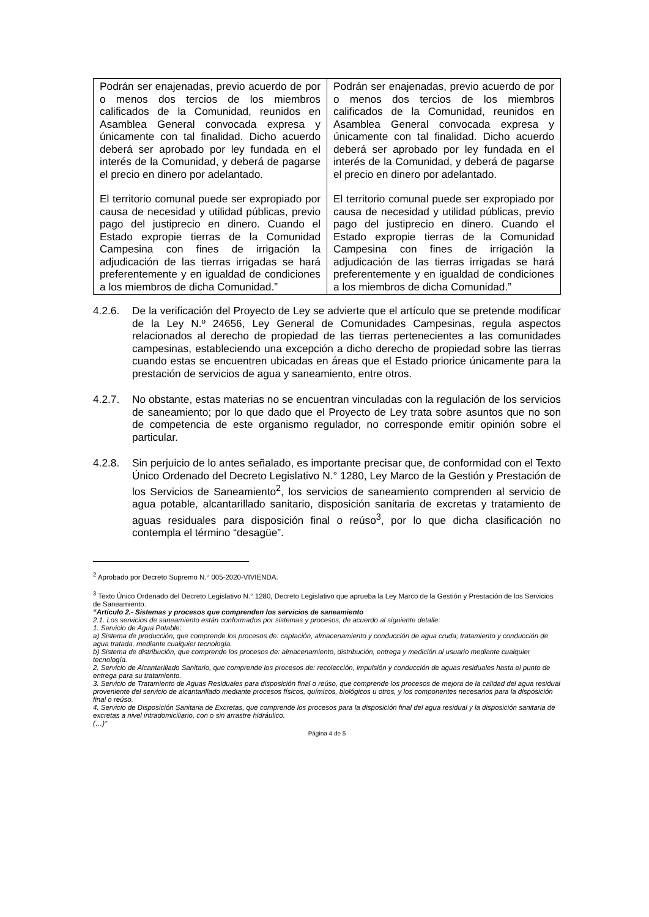| Podrán ser enajenadas, previo acuerdo de por o menos dos tercios de los miembros calificados de la Comunidad, reunidos en Asamblea General convocada expresa y únicamente con tal finalidad. Dicho acuerdo deberá ser aprobado por ley fundada en el interés de la Comunidad, y deberá de pagarse el precio en dinero por adelantado. El territorio comunal puede ser expropiado por causa de necesidad y utilidad públicas, previo pago del justiprecio en dinero. Cuando el Estado expropie tierras de la Comunidad Campesina con fines de irrigación la adjudicación de las tierras irrigadas se hará preferentemente y en igualdad de condiciones a los miembros de dicha Comunidad.” | Podrán ser enajenadas, previo acuerdo de por o menos dos tercios de los miembros calificados de la Comunidad, reunidos en Asamblea General convocada expresa y únicamente con tal finalidad. Dicho acuerdo deberá ser aprobado por ley fundada en el interés de la Comunidad, y deberá de pagarse el precio en dinero por adelantado. El territorio comunal puede ser expropiado por causa de necesidad y utilidad públicas, previo pago del justiprecio en dinero. Cuando el Estado expropie tierras de la Comunidad Campesina con fines de irrigación la adjudicación de las tierras irrigadas se hará preferentemente y en igualdad de condiciones a los miembros de dicha Comunidad.” |
4.2.6. De la verificación del Proyecto de Ley se advierte que el artículo que se pretende modificar de la Ley N.º 24656, Ley General de Comunidades Campesinas, regula aspectos relacionados al derecho de propiedad de las tierras pertenecientes a las comunidades campesinas, estableciendo una excepción a dicho derecho de propiedad sobre las tierras cuando estas se encuentren ubicadas en áreas que el Estado priorice únicamente para la prestación de servicios de agua y saneamiento, entre otros.
4.2.7. No obstante, estas materias no se encuentran vinculadas con la regulación de los servicios de saneamiento; por lo que dado que el Proyecto de Ley trata sobre asuntos que no son de competencia de este organismo regulador, no corresponde emitir opinión sobre el particular.
4.2.8. Sin perjuicio de lo antes señalado, es importante precisar que, de conformidad con el Texto Único Ordenado del Decreto Legislativo N.° 1280, Ley Marco de la Gestión y Prestación de los Servicios de Saneamiento<sup>2</sup>, los servicios de saneamiento comprenden al servicio de agua potable, alcantarillado sanitario, disposición sanitaria de excretas y tratamiento de aguas residuales para disposición final o reúso<sup>3</sup>, por lo que dicha clasificación no contempla el término “desagüe”.
<sup>2</sup> Aprobado por Decreto Supremo N.° 005-2020-VIVIENDA.
<sup>3</sup> Texto Único Ordenado del Decreto Legislativo N.° 1280, Decreto Legislativo que aprueba la Ley Marco de la Gestión y Prestación de los Servicios de Saneamiento.
“Artículo 2.- Sistemas y procesos que comprenden los servicios de saneamiento
2.1. Los servicios de saneamiento están conformados por sistemas y procesos, de acuerdo al siguiente detalle:
1. Servicio de Agua Potable:
a) Sistema de producción, que comprende los procesos de: captación, almacenamiento y conducción de agua cruda; tratamiento y conducción de agua tratada, mediante cualquier tecnología.
b) Sistema de distribución, que comprende los procesos de: almacenamiento, distribución, entrega y medición al usuario mediante cualquier tecnología.
2. Servicio de Alcantarillado Sanitario, que comprende los procesos de: recolección, impulsión y conducción de aguas residuales hasta el punto de entrega para su tratamiento.
3. Servicio de Tratamiento de Aguas Residuales para disposición final o reúso, que comprende los procesos de mejora de la calidad del agua residual proveniente del servicio de alcantarillado mediante procesos físicos, químicos, biológicos u otros, y los componentes necesarios para la disposición final o reúso.
4. Servicio de Disposición Sanitaria de Excretas, que comprende los procesos para la disposición final del agua residual y la disposición sanitaria de excretas a nivel intradomiciliario, con o sin arrastre hidráulico.
(…)”
Página 4 de 5